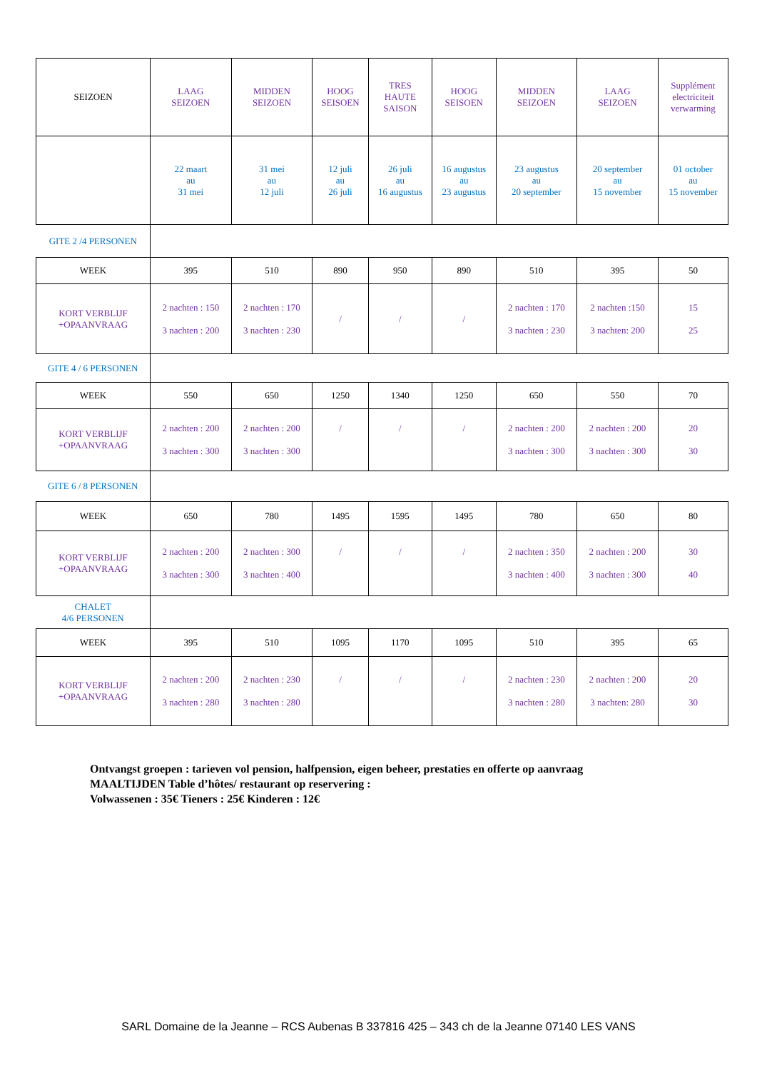| SEIZOEN | LAAG SEIZOEN | MIDDEN SEIZOEN | HOOG SEISOEN | TRES HAUTE SAISON | HOOG SEISOEN | MIDDEN SEIZOEN | LAAG SEIZOEN | Supplément electriciteit verwarming |
| | 22 maart au 31 mei | 31 mei au 12 juli | 12 juli au 26 juli | 26 juli au 16 augustus | 16 augustus au 23 augustus | 23 augustus au 20 september | 20 september au 15 november | 01 october au 15 november |
| GITE 2 /4 PERSONEN | | | | | | | | |
| WEEK | 395 | 510 | 890 | 950 | 890 | 510 | 395 | 50 |
| KORT VERBLIJF +OPAANVRAAG | 2 nachten : 150 3 nachten : 200 | 2 nachten : 170 3 nachten : 230 | / | / | / | 2 nachten : 170 3 nachten : 230 | 2 nachten :150 3 nachten: 200 | 15 25 |
| GITE 4 / 6 PERSONEN | | | | | | | | |
| WEEK | 550 | 650 | 1250 | 1340 | 1250 | 650 | 550 | 70 |
| KORT VERBLIJF +OPAANVRAAG | 2 nachten : 200 3 nachten : 300 | 2 nachten : 200 3 nachten : 300 | / | / | / | 2 nachten : 200 3 nachten : 300 | 2 nachten : 200 3 nachten : 300 | 20 30 |
| GITE 6 / 8 PERSONEN | | | | | | | | |
| WEEK | 650 | 780 | 1495 | 1595 | 1495 | 780 | 650 | 80 |
| KORT VERBLIJF +OPAANVRAAG | 2 nachten : 200 3 nachten : 300 | 2 nachten : 300 3 nachten : 400 | / | / | / | 2 nachten : 350 3 nachten : 400 | 2 nachten : 200 3 nachten : 300 | 30 40 |
| CHALET 4/6 PERSONEN | | | | | | | | |
| WEEK | 395 | 510 | 1095 | 1170 | 1095 | 510 | 395 | 65 |
| KORT VERBLIJF +OPAANVRAAG | 2 nachten : 200 3 nachten : 280 | 2 nachten : 230 3 nachten : 280 | / | / | / | 2 nachten : 230 3 nachten : 280 | 2 nachten : 200 3 nachten: 280 | 20 30 |
Ontvangst groepen : tarieven vol pension, halfpension, eigen beheer, prestaties en offerte op aanvraag
MAALTIJDEN Table d’hôtes/ restaurant op reservering :
Volwassenen : 35€ Tieners : 25€ Kinderen : 12€
SARL Domaine de la Jeanne – RCS Aubenas B 337816 425 – 343 ch de la Jeanne 07140 LES VANS